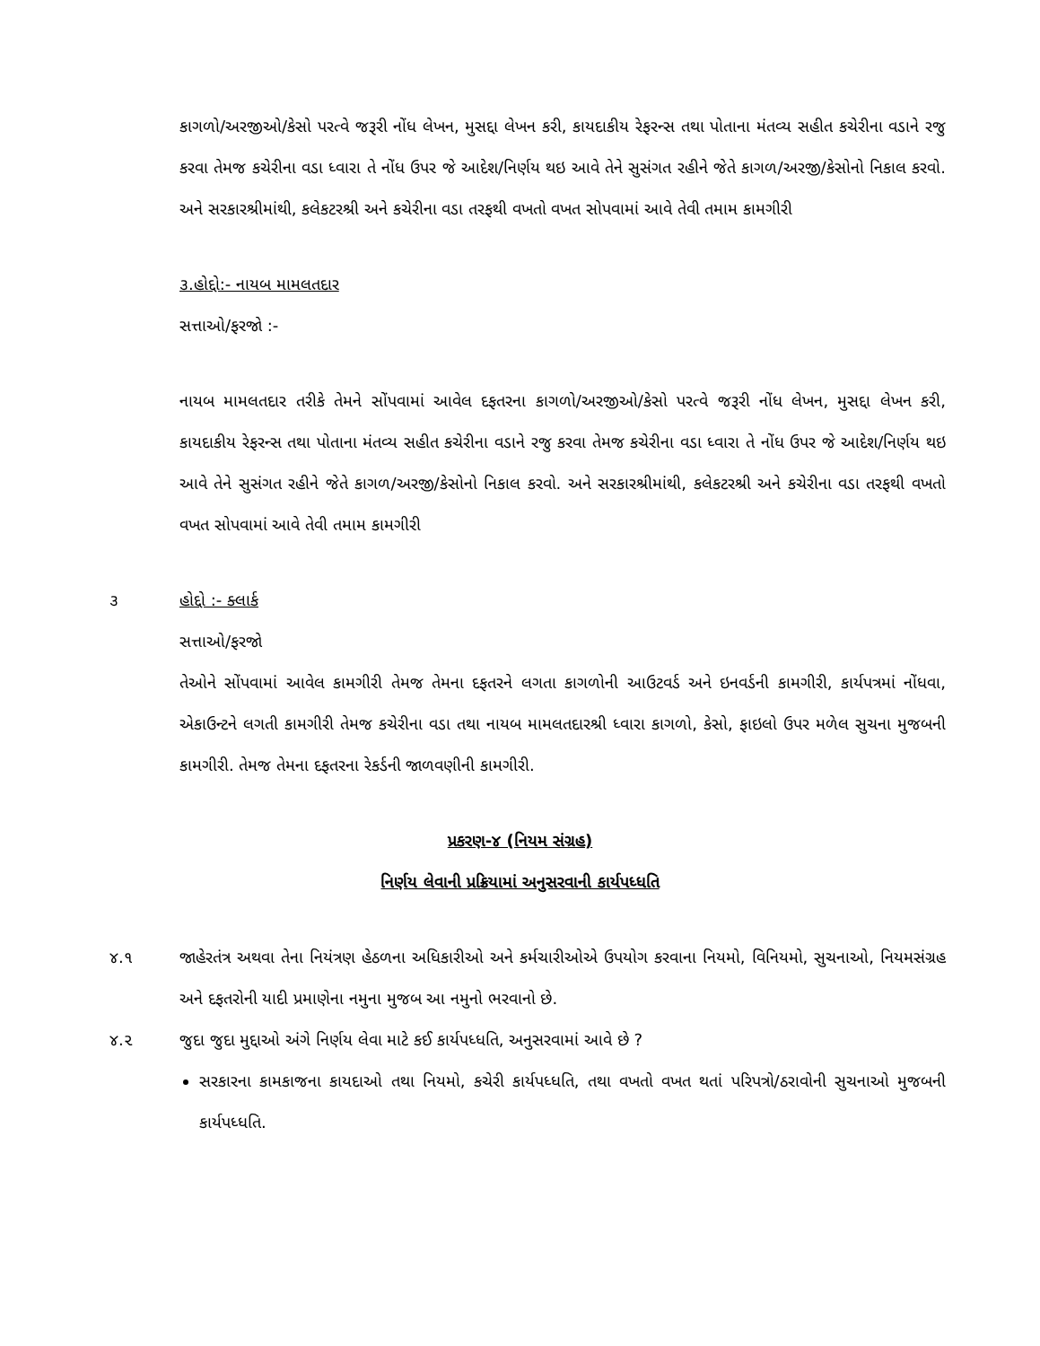કાગળો/અરજીઓ/કેસો પરત્વે જરૂરી નોંધ લેખન, મુસદ્દા લેખન કરી, કાયદાકીય રેફરન્સ તથા પોતાના મંતવ્ય સહીત કચેરીના વડાને રજુ કરવા તેમજ કચેરીના વડા ધ્વારા તે નોંધ ઉપર જે આદેશ/નિર્ણય થઇ આવે તેને સુસંગત રહીને જેતે કાગળ/અરજી/કેસોનો નિકાલ કરવો. અને સરકારશ્રીમાંથી, કલેકટરશ્રી અને કચેરીના વડા તરફથી વખતો વખત સોપવામાં આવે તેવી તમામ કામગીરી
૩.હોદ્દો:- નાયબ મામલતદાર
સત્તાઓ/ફરજો :-
નાયબ મામલતદાર તરીકે તેમને સોંપવામાં આવેલ દફતરના કાગળો/અરજીઓ/કેસો પરત્વે જરૂરી નોંધ લેખન, મુસદ્દા લેખન કરી, કાયદાકીય રેફરન્સ તથા પોતાના મંતવ્ય સહીત કચેરીના વડાને રજુ કરવા તેમજ કચેરીના વડા ધ્વારા તે નોંધ ઉપર જે આદેશ/નિર્ણય થઇ આવે તેને સુસંગત રહીને જેતે કાગળ/અરજી/કેસોનો નિકાલ કરવો. અને સરકારશ્રીમાંથી, કલેકટરશ્રી અને કચેરીના વડા તરફથી વખતો વખત સોપવામાં આવે તેવી તમામ કામગીરી
૩ હોદ્દો :- ક્લાર્ક
સત્તાઓ/ફરજો
તેઓને સોંપવામાં આવેલ કામગીરી તેમજ તેમના દફતરને લગતા કાગળોની આઉટવર્ડ અને ઇનવર્ડની કામગીરી, કાર્યપત્રમાં નોંધવા, એકાઉન્ટને લગતી કામગીરી તેમજ કચેરીના વડા તથા નાયબ મામલતદારશ્રી ધ્વારા કાગળો, કેસો, ફાઇલો ઉપર મળેલ સુચના મુજબની કામગીરી. તેમજ તેમના દફતરના રેકર્ડની જાળવણીની કામગીરી.
પ્રકરણ-૪ (નિયમ સંગ્રહ)
નિર્ણય લેવાની પ્રક્રિયામાં અનુસરવાની કાર્યપધ્ધતિ
૪.૧
જાહેરતંત્ર અથવા તેના નિયંત્રણ હેઠળના અધિકારીઓ અને કર્મચારીઓએ ઉપયોગ કરવાના નિયમો, વિનિયમો, સુચનાઓ, નિયમસંગ્રહ અને દફતરોની યાદી પ્રમાણેના નમુના મુજબ આ નમુનો ભરવાનો છે.
૪.૨
જુદા જુદા મુદ્દાઓ અંગે નિર્ણય લેવા માટે કઈ કાર્યપધ્ધતિ, અનુસરવામાં આવે છે ?
સરકારના કામકાજના કાયદાઓ તથા નિયમો, કચેરી કાર્યપધ્ધતિ, તથા વખતો વખત થતાં પરિપત્રો/ઠરાવોની સુચનાઓ મુજબની કાર્યપધ્ધતિ.